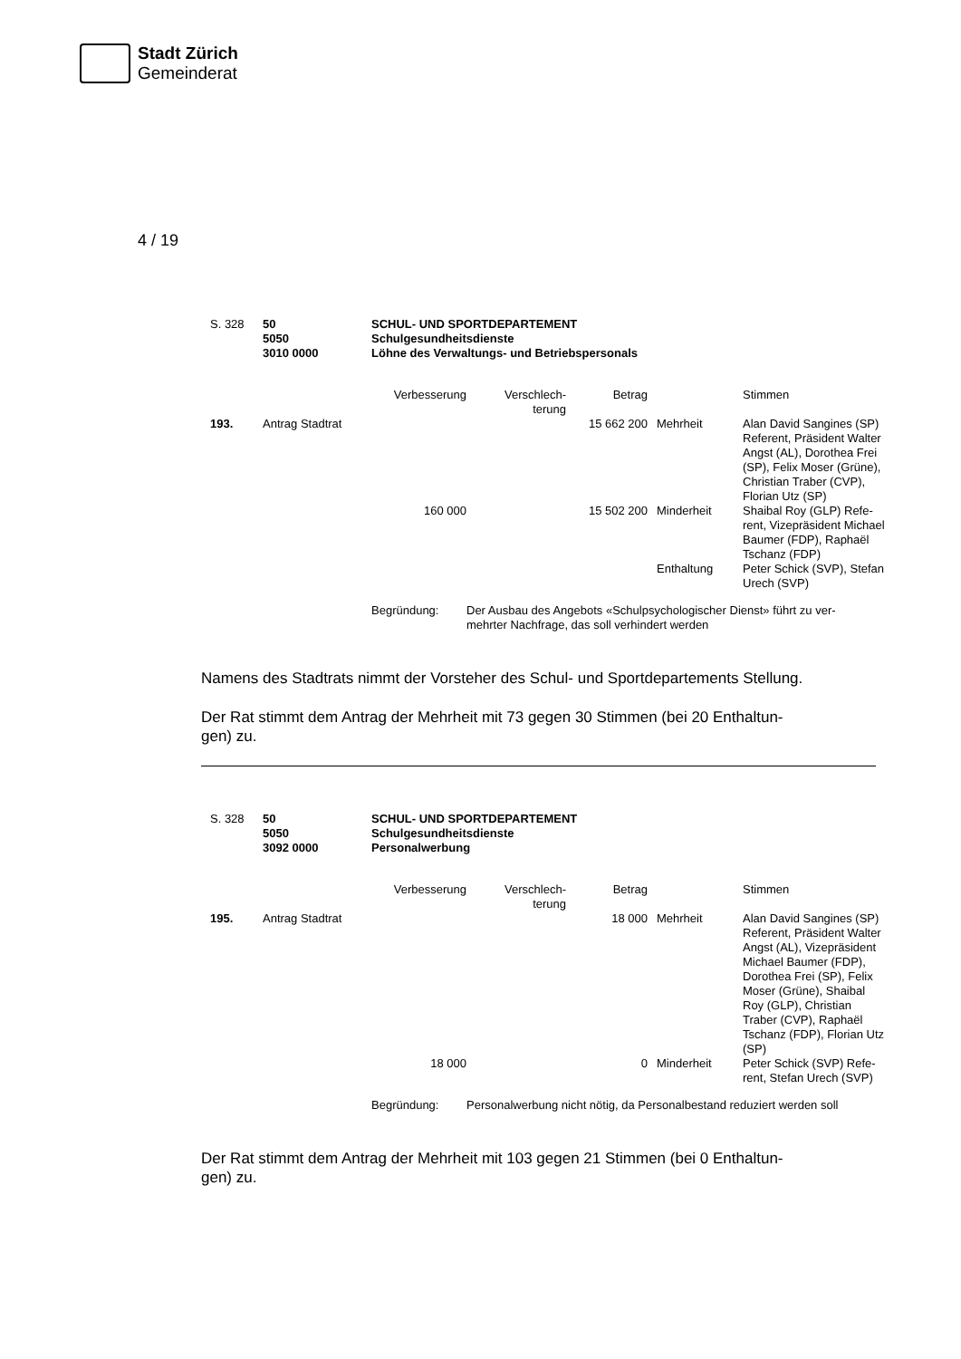Stadt Zürich
Gemeinderat
4 / 19
| S. 328 | 50 5050 3010 0000 | SCHUL- UND SPORTDEPARTEMENT Schulgesundheitsdienste Löhne des Verwaltungs- und Betriebspersonals | | | | |
| | | Verbesserung | Verschlech- terung | Betrag | | Stimmen |
| 193. | Antrag Stadtrat | | | 15 662 200 | Mehrheit | Alan David Sangines (SP) Referent, Präsident Walter Angst (AL), Dorothea Frei (SP), Felix Moser (Grüne), Christian Traber (CVP), Florian Utz (SP) |
| | | 160 000 | | 15 502 200 | Minderheit | Shaibal Roy (GLP) Refe- rent, Vizepräsident Michael Baumer (FDP), Raphaël Tschanz (FDP) |
| | | | | | Enthaltung | Peter Schick (SVP), Stefan Urech (SVP) |
| | | Begründung: | Der Ausbau des Angebots «Schulpsychologischer Dienst» führt zu ver- mehrter Nachfrage, das soll verhindert werden | | | |
Namens des Stadtrats nimmt der Vorsteher des Schul- und Sportdepartements Stellung.
Der Rat stimmt dem Antrag der Mehrheit mit 73 gegen 30 Stimmen (bei 20 Enthaltun-
gen) zu.
| S. 328 | 50 5050 3092 0000 | SCHUL- UND SPORTDEPARTEMENT Schulgesundheitsdienste Personalwerbung | | | | |
| | | Verbesserung | Verschlech- terung | Betrag | | Stimmen |
| 195. | Antrag Stadtrat | | | 18 000 | Mehrheit | Alan David Sangines (SP) Referent, Präsident Walter Angst (AL), Vizepräsident Michael Baumer (FDP), Dorothea Frei (SP), Felix Moser (Grüne), Shaibal Roy (GLP), Christian Traber (CVP), Raphaël Tschanz (FDP), Florian Utz (SP) |
| | | 18 000 | | 0 | Minderheit | Peter Schick (SVP) Refe- rent, Stefan Urech (SVP) |
| | | Begründung: | Personalwerbung nicht nötig, da Personalbestand reduziert werden soll | | | |
Der Rat stimmt dem Antrag der Mehrheit mit 103 gegen 21 Stimmen (bei 0 Enthaltun-
gen) zu.